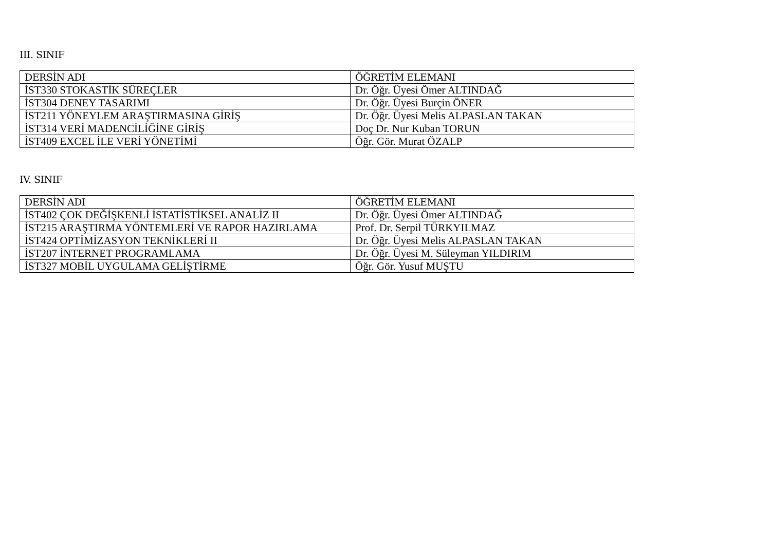III. SINIF
| DERSİN ADI | ÖĞRETİM ELEMANI |
| --- | --- |
| İST330 STOKASTİK SÜREÇLER | Dr. Öğr. Üyesi Ömer ALTINDAĞ |
| İST304 DENEY TASARIMI | Dr. Öğr. Üyesi Burçin ÖNER |
| İST211 YÖNEYLEM ARAŞTIRMASINA GİRİŞ | Dr. Öğr. Üyesi Melis ALPASLAN TAKAN |
| İST314 VERİ MADENCİLİĞİNE GİRİŞ | Doç Dr. Nur Kuban TORUN |
| İST409 EXCEL İLE VERİ YÖNETİMİ | Öğr. Gör. Murat ÖZALP |
IV. SINIF
| DERSİN ADI | ÖĞRETİM ELEMANI |
| --- | --- |
| İST402 ÇOK DEĞİŞKENLİ İSTATİSTİKSEL ANALİZ II | Dr. Öğr. Üyesi Ömer ALTINDAĞ |
| İST215 ARAŞTIRMA YÖNTEMLERİ VE RAPOR HAZIRLAMA | Prof. Dr. Serpil TÜRKYILMAZ |
| İST424 OPTİMİZASYON TEKNİKLERİ II | Dr. Öğr. Üyesi Melis ALPASLAN TAKAN |
| İST207 İNTERNET PROGRAMLAMA | Dr. Öğr. Üyesi M. Süleyman YILDIRIM |
| İST327 MOBİL UYGULAMA GELİŞTİRME | Öğr. Gör. Yusuf MUŞTU |